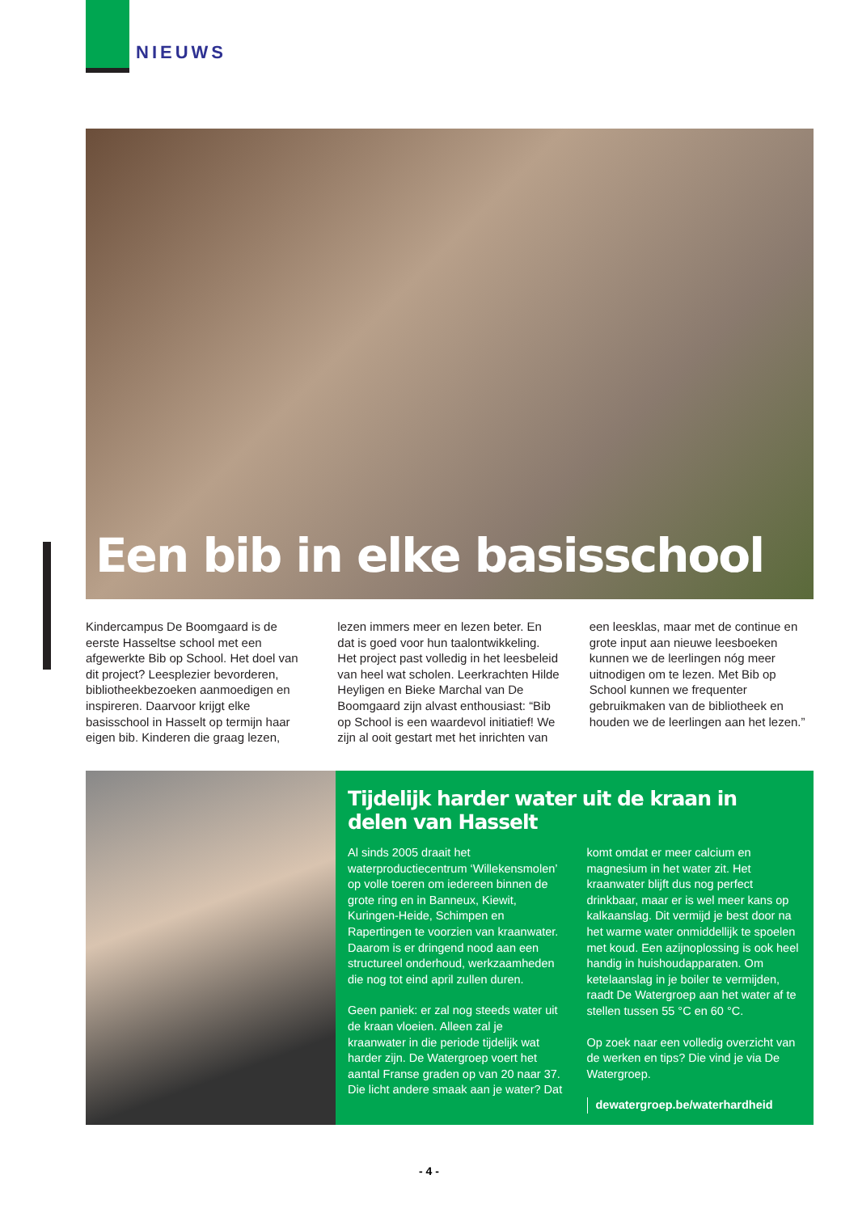NIEUWS
Een bib in elke basisschool
Kindercampus De Boomgaard is de eerste Hasseltse school met een afgewerkte Bib op School. Het doel van dit project? Leesplezier bevorderen, bibliotheekbezoeken aanmoedigen en inspireren. Daarvoor krijgt elke basisschool in Hasselt op termijn haar eigen bib. Kinderen die graag lezen, lezen immers meer en lezen beter. En dat is goed voor hun taalontwikkeling. Het project past volledig in het leesbeleid van heel wat scholen. Leerkrachten Hilde Heyligen en Bieke Marchal van De Boomgaard zijn alvast enthousiast: “Bib op School is een waardevol initiatief! We zijn al ooit gestart met het inrichten van een leesklas, maar met de continue en grote input aan nieuwe leesboeken kunnen we de leerlingen nóg meer uitnodigen om te lezen. Met Bib op School kunnen we frequenter gebruikmaken van de bibliotheek en houden we de leerlingen aan het lezen.”
Tijdelijk harder water uit de kraan in delen van Hasselt
Al sinds 2005 draait het waterproductiecentrum ‘Willekensmolen’ op volle toeren om iedereen binnen de grote ring en in Banneux, Kiewit, Kuringen-Heide, Schimpen en Rapertingen te voorzien van kraanwater. Daarom is er dringend nood aan een structureel onderhoud, werkzaamheden die nog tot eind april zullen duren.
Geen paniek: er zal nog steeds water uit de kraan vloeien. Alleen zal je kraanwater in die periode tijdelijk wat harder zijn. De Watergroep voert het aantal Franse graden op van 20 naar 37. Die licht andere smaak aan je water? Dat komt omdat er meer calcium en magnesium in het water zit. Het kraanwater blijft dus nog perfect drinkbaar, maar er is wel meer kans op kalkaanslag. Dit vermijd je best door na het warme water onmiddellijk te spoelen met koud. Een azijnoplossing is ook heel handig in huishoudapparaten. Om ketelaanslag in je boiler te vermijden, raadt De Watergroep aan het water af te stellen tussen 55 °C en 60 °C.
Op zoek naar een volledig overzicht van de werken en tips? Die vind je via De Watergroep.
dewatergroep.be/waterhardheid
- 4 -